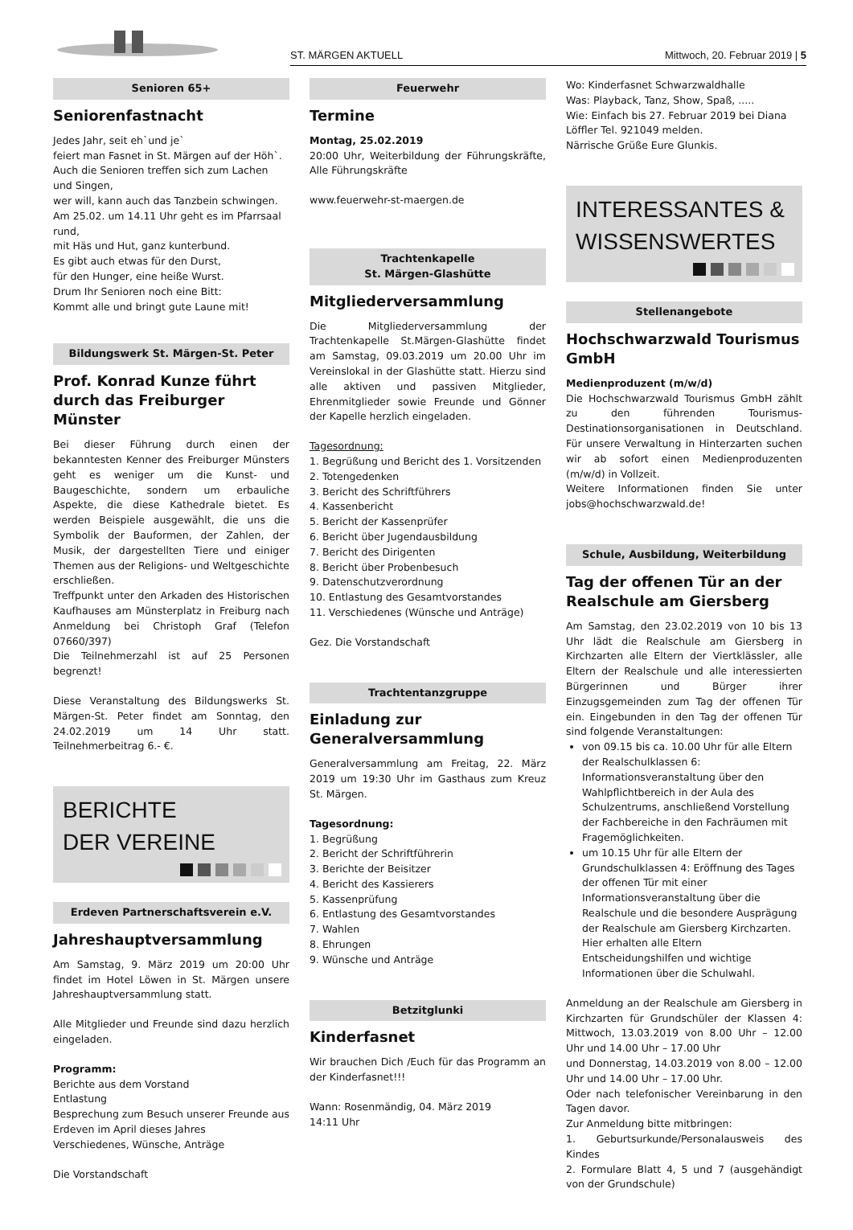ST. MÄRGEN AKTUELL Mittwoch, 20. Februar 2019 | 5
Senioren 65+
Seniorenfastnacht
Jedes Jahr, seit eh`und je`
feiert man Fasnet in St. Märgen auf der Höh`.
Auch die Senioren treffen sich zum Lachen und Singen,
wer will, kann auch das Tanzbein schwingen.
Am 25.02. um 14.11 Uhr geht es im Pfarrsaal rund,
mit Häs und Hut, ganz kunterbund.
Es gibt auch etwas für den Durst,
für den Hunger, eine heiße Wurst.
Drum Ihr Senioren noch eine Bitt:
Kommt alle und bringt gute Laune mit!
Bildungswerk St. Märgen-St. Peter
Prof. Konrad Kunze führt durch das Freiburger Münster
Bei dieser Führung durch einen der bekanntesten Kenner des Freiburger Münsters geht es weniger um die Kunst- und Baugeschichte, sondern um erbauliche Aspekte, die diese Kathedrale bietet. Es werden Beispiele ausgewählt, die uns die Symbolik der Bauformen, der Zahlen, der Musik, der dargestellten Tiere und einiger Themen aus der Religions- und Weltgeschichte erschließen.
Treffpunkt unter den Arkaden des Historischen Kaufhauses am Münsterplatz in Freiburg nach Anmeldung bei Christoph Graf (Telefon 07660/397)
Die Teilnehmerzahl ist auf 25 Personen begrenzt!
Diese Veranstaltung des Bildungswerks St. Märgen-St. Peter findet am Sonntag, den 24.02.2019 um 14 Uhr statt. Teilnehmerbeitrag 6.- €.
BERICHTE
DER VEREINE
Erdeven Partnerschaftsverein e.V.
Jahreshauptversammlung
Am Samstag, 9. März 2019 um 20:00 Uhr findet im Hotel Löwen in St. Märgen unsere Jahreshauptversammlung statt.
Alle Mitglieder und Freunde sind dazu herzlich eingeladen.
Programm:
Berichte aus dem Vorstand
Entlastung
Besprechung zum Besuch unserer Freunde aus Erdeven im April dieses Jahres
Verschiedenes, Wünsche, Anträge
Die Vorstandschaft
Feuerwehr
Termine
Montag, 25.02.2019
20:00 Uhr, Weiterbildung der Führungskräfte, Alle Führungskräfte
www.feuerwehr-st-maergen.de
Trachtenkapelle
St. Märgen-Glashütte
Mitgliederversammlung
Die Mitgliederversammlung der Trachtenkapelle St.Märgen-Glashütte findet am Samstag, 09.03.2019 um 20.00 Uhr im Vereinslokal in der Glashütte statt. Hierzu sind alle aktiven und passiven Mitglieder, Ehrenmitglieder sowie Freunde und Gönner der Kapelle herzlich eingeladen.
Tagesordnung:
1. Begrüßung und Bericht des 1. Vorsitzenden
2. Totengedenken
3. Bericht des Schriftführers
4. Kassenbericht
5. Bericht der Kassenprüfer
6. Bericht über Jugendausbildung
7. Bericht des Dirigenten
8. Bericht über Probenbesuch
9. Datenschutzverordnung
10. Entlastung des Gesamtvorstandes
11. Verschiedenes (Wünsche und Anträge)
Gez. Die Vorstandschaft
Trachtentanzgruppe
Einladung zur Generalversammlung
Generalversammlung am Freitag, 22. März 2019 um 19:30 Uhr im Gasthaus zum Kreuz St. Märgen.
Tagesordnung:
1. Begrüßung
2. Bericht der Schriftführerin
3. Berichte der Beisitzer
4. Bericht des Kassierers
5. Kassenprüfung
6. Entlastung des Gesamtvorstandes
7. Wahlen
8. Ehrungen
9. Wünsche und Anträge
Betzitglunki
Kinderfasnet
Wir brauchen Dich /Euch für das Programm an der Kinderfasnet!!!
Wann: Rosenmändig, 04. März 2019
14:11 Uhr
Wo: Kinderfasnet Schwarzwaldhalle
Was: Playback, Tanz, Show, Spaß, .....
Wie: Einfach bis 27. Februar 2019 bei Diana Löffler Tel. 921049 melden.
Närrische Grüße Eure Glunkis.
INTERESSANTES &
WISSENSWERTES
Stellenangebote
Hochschwarzwald Tourismus GmbH
Medienproduzent (m/w/d)
Die Hochschwarzwald Tourismus GmbH zählt zu den führenden Tourismus-Destinationsorganisationen in Deutschland. Für unsere Verwaltung in Hinterzarten suchen wir ab sofort einen Medienproduzenten (m/w/d) in Vollzeit.
Weitere Informationen finden Sie unter jobs@hochschwarzwald.de!
Schule, Ausbildung, Weiterbildung
Tag der offenen Tür an der Realschule am Giersberg
Am Samstag, den 23.02.2019 von 10 bis 13 Uhr lädt die Realschule am Giersberg in Kirchzarten alle Eltern der Viertklässler, alle Eltern der Realschule und alle interessierten Bürgerinnen und Bürger ihrer Einzugsgemeinden zum Tag der offenen Tür ein. Eingebunden in den Tag der offenen Tür sind folgende Veranstaltungen:
von 09.15 bis ca. 10.00 Uhr für alle Eltern der Realschulklassen 6: Informationsveranstaltung über den Wahlpflichtbereich in der Aula des Schulzentrums, anschließend Vorstellung der Fachbereiche in den Fachräumen mit Fragemöglichkeiten.
um 10.15 Uhr für alle Eltern der Grundschulklassen 4: Eröffnung des Tages der offenen Tür mit einer Informationsveranstaltung über die Realschule und die besondere Ausprägung der Realschule am Giersberg Kirchzarten. Hier erhalten alle Eltern Entscheidungshilfen und wichtige Informationen über die Schulwahl.
Anmeldung an der Realschule am Giersberg in Kirchzarten für Grundschüler der Klassen 4: Mittwoch, 13.03.2019 von 8.00 Uhr – 12.00 Uhr und 14.00 Uhr – 17.00 Uhr
und Donnerstag, 14.03.2019 von 8.00 – 12.00 Uhr und 14.00 Uhr – 17.00 Uhr.
Oder nach telefonischer Vereinbarung in den Tagen davor.
Zur Anmeldung bitte mitbringen:
1. Geburtsurkunde/Personalausweis des Kindes
2. Formulare Blatt 4, 5 und 7 (ausgehändigt von der Grundschule)